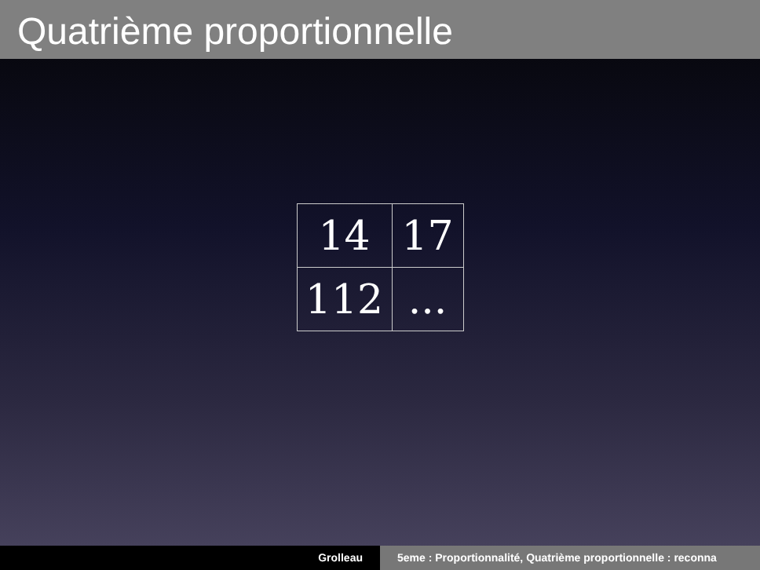Quatrième proportionnelle
| 14 | 17 |
| 112 | ... |
Grolleau 5eme : Proportionnalité, Quatrième proportionnelle : reconna